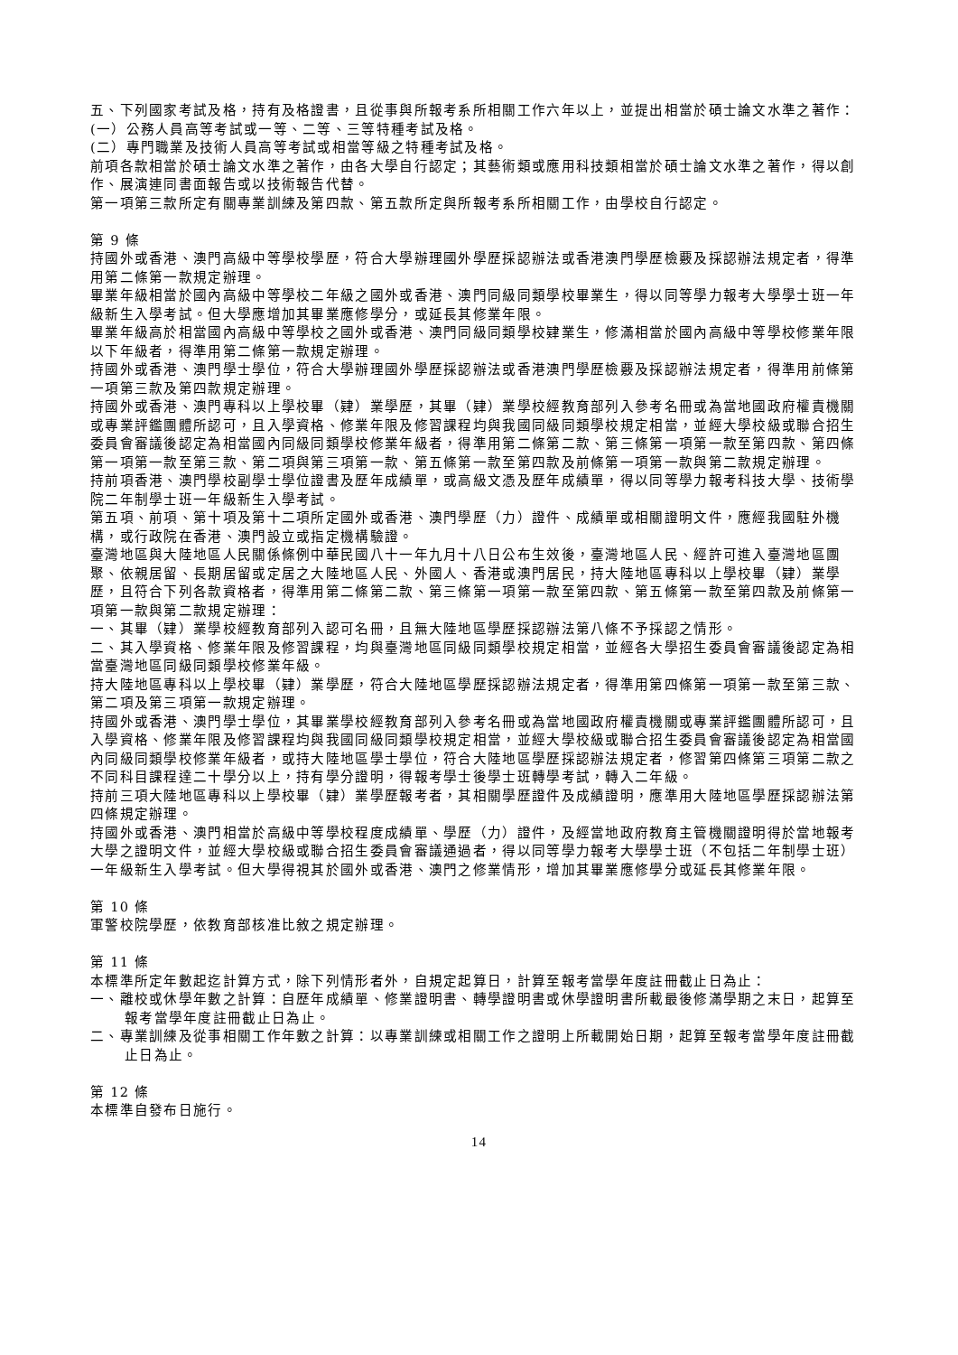五、下列國家考試及格，持有及格證書，且從事與所報考系所相關工作六年以上，並提出相當於碩士論文水準之著作：
(一）公務人員高等考試或一等、二等、三等特種考試及格。
(二）專門職業及技術人員高等考試或相當等級之特種考試及格。
前項各款相當於碩士論文水準之著作，由各大學自行認定；其藝術類或應用科技類相當於碩士論文水準之著作，得以創作、展演連同書面報告或以技術報告代替。
第一項第三款所定有關專業訓練及第四款、第五款所定與所報考系所相關工作，由學校自行認定。
第 9 條
持國外或香港、澳門高級中等學校學歷，符合大學辦理國外學歷採認辦法或香港澳門學歷檢覈及採認辦法規定者，得準用第二條第一款規定辦理。
畢業年級相當於國內高級中等學校二年級之國外或香港、澳門同級同類學校畢業生，得以同等學力報考大學學士班一年級新生入學考試。但大學應增加其畢業應修學分，或延長其修業年限。
畢業年級高於相當國內高級中等學校之國外或香港、澳門同級同類學校肄業生，修滿相當於國內高級中等學校修業年限以下年級者，得準用第二條第一款規定辦理。
持國外或香港、澳門學士學位，符合大學辦理國外學歷採認辦法或香港澳門學歷檢覈及採認辦法規定者，得準用前條第一項第三款及第四款規定辦理。
持國外或香港、澳門專科以上學校畢（肄）業學歷，其畢（肄）業學校經教育部列入參考名冊或為當地國政府權責機關或專業評鑑團體所認可，且入學資格、修業年限及修習課程均與我國同級同類學校規定相當，並經大學校級或聯合招生委員會審議後認定為相當國內同級同類學校修業年級者，得準用第二條第二款、第三條第一項第一款至第四款、第四條第一項第一款至第三款、第二項與第三項第一款、第五條第一款至第四款及前條第一項第一款與第二款規定辦理。
持前項香港、澳門學校副學士學位證書及歷年成績單，或高級文憑及歷年成績單，得以同等學力報考科技大學、技術學院二年制學士班一年級新生入學考試。
第五項、前項、第十項及第十二項所定國外或香港、澳門學歷（力）證件、成績單或相關證明文件，應經我國駐外機構，或行政院在香港、澳門設立或指定機構驗證。
臺灣地區與大陸地區人民關係條例中華民國八十一年九月十八日公布生效後，臺灣地區人民、經許可進入臺灣地區團聚、依親居留、長期居留或定居之大陸地區人民、外國人、香港或澳門居民，持大陸地區專科以上學校畢（肄）業學歷，且符合下列各款資格者，得準用第二條第二款、第三條第一項第一款至第四款、第五條第一款至第四款及前條第一項第一款與第二款規定辦理：
一、其畢（肄）業學校經教育部列入認可名冊，且無大陸地區學歷採認辦法第八條不予採認之情形。
二、其入學資格、修業年限及修習課程，均與臺灣地區同級同類學校規定相當，並經各大學招生委員會審議後認定為相當臺灣地區同級同類學校修業年級。
持大陸地區專科以上學校畢（肄）業學歷，符合大陸地區學歷採認辦法規定者，得準用第四條第一項第一款至第三款、第二項及第三項第一款規定辦理。
持國外或香港、澳門學士學位，其畢業學校經教育部列入參考名冊或為當地國政府權責機關或專業評鑑團體所認可，且入學資格、修業年限及修習課程均與我國同級同類學校規定相當，並經大學校級或聯合招生委員會審議後認定為相當國內同級同類學校修業年級者，或持大陸地區學士學位，符合大陸地區學歷採認辦法規定者，修習第四條第三項第二款之不同科目課程達二十學分以上，持有學分證明，得報考學士後學士班轉學考試，轉入二年級。
持前三項大陸地區專科以上學校畢（肄）業學歷報考者，其相關學歷證件及成績證明，應準用大陸地區學歷採認辦法第四條規定辦理。
持國外或香港、澳門相當於高級中等學校程度成績單、學歷（力）證件，及經當地政府教育主管機關證明得於當地報考大學之證明文件，並經大學校級或聯合招生委員會審議通過者，得以同等學力報考大學學士班（不包括二年制學士班）一年級新生入學考試。但大學得視其於國外或香港、澳門之修業情形，增加其畢業應修學分或延長其修業年限。
第 10 條
軍警校院學歷，依教育部核准比敘之規定辦理。
第 11 條
本標準所定年數起迄計算方式，除下列情形者外，自規定起算日，計算至報考當學年度註冊截止日為止：
一、離校或休學年數之計算：自歷年成績單、修業證明書、轉學證明書或休學證明書所載最後修滿學期之末日，起算至報考當學年度註冊截止日為止。
二、專業訓練及從事相關工作年數之計算：以專業訓練或相關工作之證明上所載開始日期，起算至報考當學年度註冊截止日為止。
第 12 條
本標準自發布日施行。
14